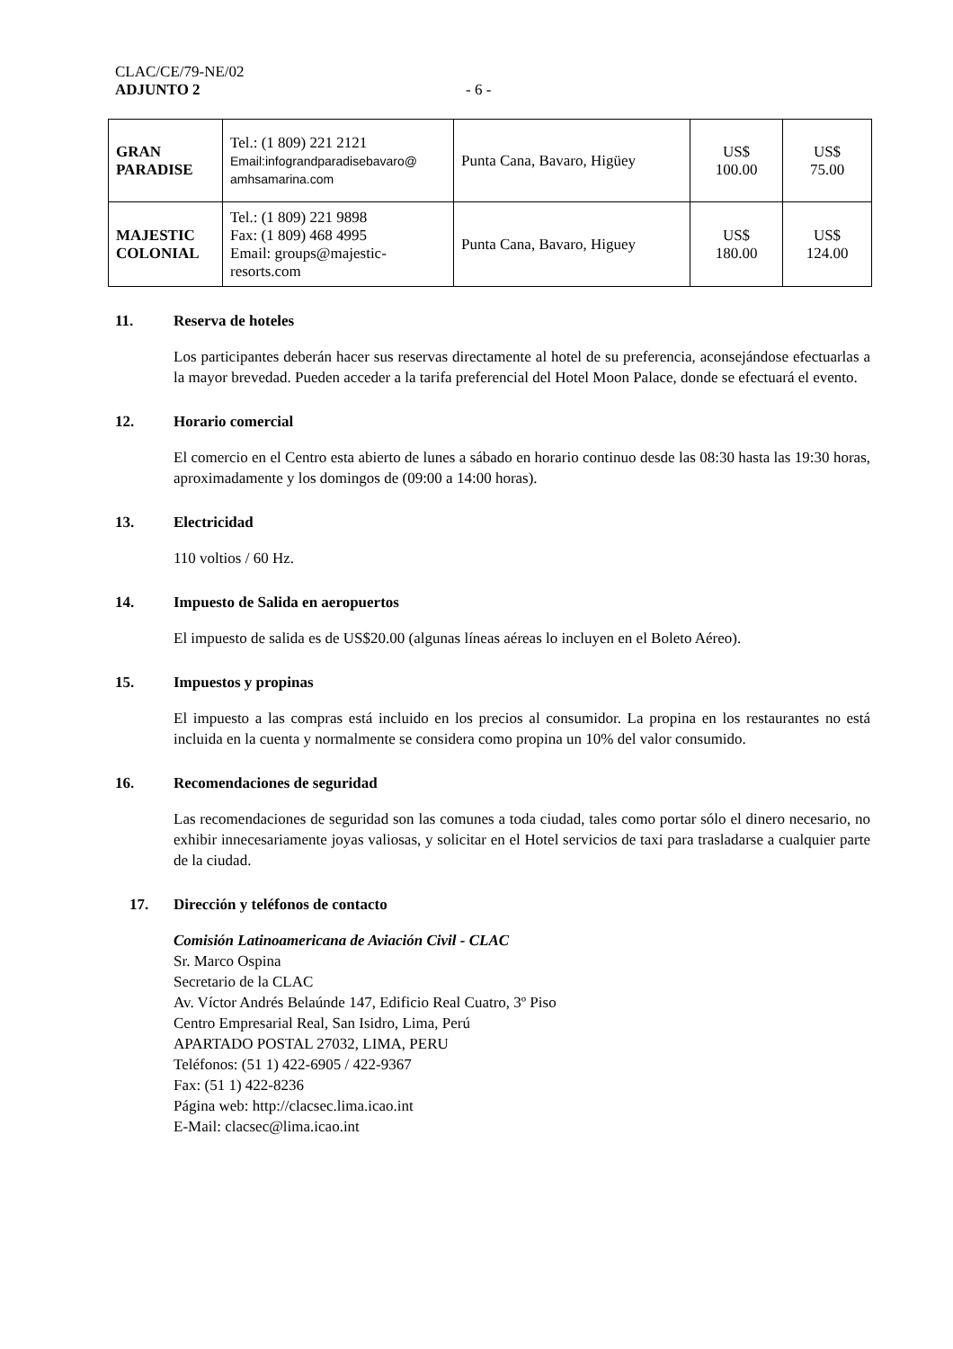CLAC/CE/79-NE/02
ADJUNTO 2 - 6 -
| GRAN PARADISE | Tel.: (1 809) 221 2121 Email:infograndparadisebavaro@ amhsamarina.com | Punta Cana, Bavaro, Higüey | US$ 100.00 | US$ 75.00 |
| MAJESTIC COLONIAL | Tel.: (1 809) 221 9898 Fax: (1 809) 468 4995 Email: groups@majestic-resorts.com | Punta Cana, Bavaro, Higuey | US$ 180.00 | US$ 124.00 |
11. Reserva de hoteles
Los participantes deberán hacer sus reservas directamente al hotel de su preferencia, aconsejándose efectuarlas a la mayor brevedad. Pueden acceder a la tarifa preferencial del Hotel Moon Palace, donde se efectuará el evento.
12. Horario comercial
El comercio en el Centro esta abierto de lunes a sábado en horario continuo desde las 08:30 hasta las 19:30 horas, aproximadamente y los domingos de (09:00 a 14:00 horas).
13. Electricidad
110 voltios / 60 Hz.
14. Impuesto de Salida en aeropuertos
El impuesto de salida es de US$20.00 (algunas líneas aéreas lo incluyen en el Boleto Aéreo).
15. Impuestos y propinas
El impuesto a las compras está incluido en los precios al consumidor. La propina en los restaurantes no está incluida en la cuenta y normalmente se considera como propina un 10% del valor consumido.
16. Recomendaciones de seguridad
Las recomendaciones de seguridad son las comunes a toda ciudad, tales como portar sólo el dinero necesario, no exhibir innecesariamente joyas valiosas, y solicitar en el Hotel servicios de taxi para trasladarse a cualquier parte de la ciudad.
17. Dirección y teléfonos de contacto
Comisión Latinoamericana de Aviación Civil - CLAC
Sr. Marco Ospina
Secretario de la CLAC
Av. Víctor Andrés Belaúnde 147, Edificio Real Cuatro, 3º Piso
Centro Empresarial Real, San Isidro, Lima, Perú
APARTADO POSTAL 27032, LIMA, PERU
Teléfonos: (51 1) 422-6905 / 422-9367
Fax: (51 1) 422-8236
Página web: http://clacsec.lima.icao.int
E-Mail: clacsec@lima.icao.int